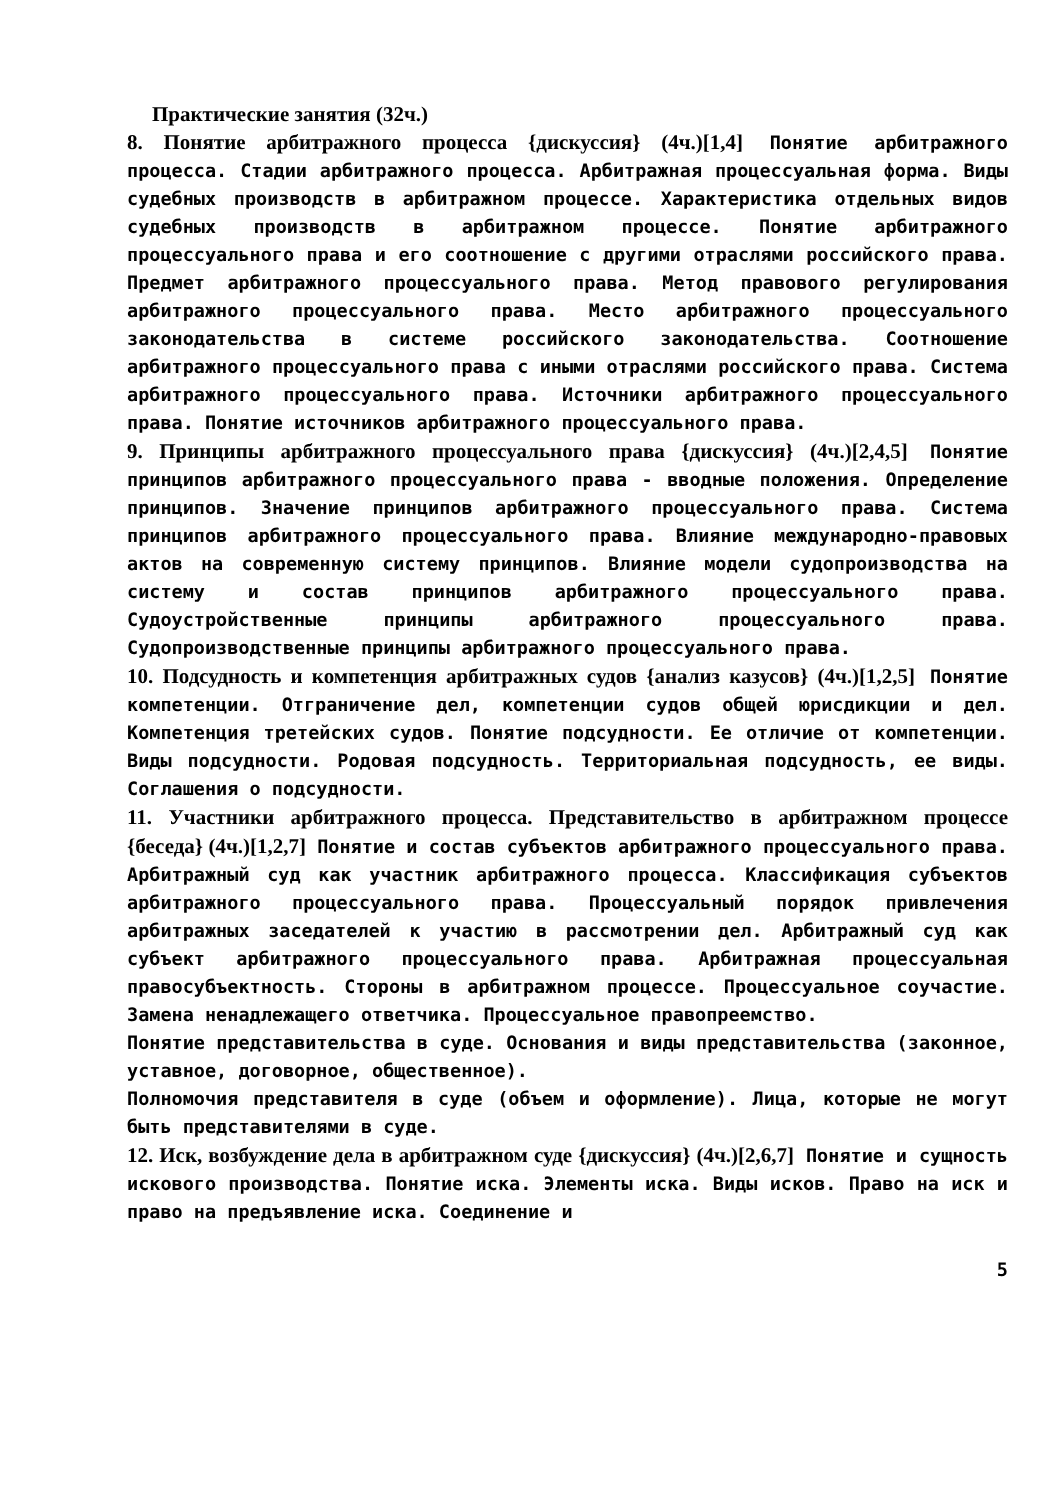Практические занятия (32ч.)
8. Понятие арбитражного процесса {дискуссия} (4ч.)[1,4] Понятие арбитражного процесса. Стадии арбитражного процесса. Арбитражная процессуальная форма. Виды судебных производств в арбитражном процессе. Характеристика отдельных видов судебных производств в арбитражном процессе. Понятие арбитражного процессуального права и его соотношение с другими отраслями российского права. Предмет арбитражного процессуального права. Метод правового регулирования арбитражного процессуального права. Место арбитражного процессуального законодательства в системе российского законодательства. Соотношение арбитражного процессуального права с иными отраслями российского права. Система арбитражного процессуального права. Источники арбитражного процессуального права. Понятие источников арбитражного процессуального права.
9. Принципы арбитражного процессуального права {дискуссия} (4ч.)[2,4,5] Понятие принципов арбитражного процессуального права - вводные положения. Определение принципов. Значение принципов арбитражного процессуального права. Система принципов арбитражного процессуального права. Влияние международно-правовых актов на современную систему принципов. Влияние модели судопроизводства на систему и состав принципов арбитражного процессуального права. Судоустройственные принципы арбитражного процессуального права. Судопроизводственные принципы арбитражного процессуального права.
10. Подсудность и компетенция арбитражных судов {анализ казусов} (4ч.)[1,2,5] Понятие компетенции. Отграничение дел, компетенции судов общей юрисдикции и дел. Компетенция третейских судов. Понятие подсудности. Ее отличие от компетенции. Виды подсудности. Родовая подсудность. Территориальная подсудность, ее виды. Соглашения о подсудности.
11. Участники арбитражного процесса. Представительство в арбитражном процессе {беседа} (4ч.)[1,2,7] Понятие и состав субъектов арбитражного процессуального права. Арбитражный суд как участник арбитражного процесса. Классификация субъектов арбитражного процессуального права. Процессуальный порядок привлечения арбитражных заседателей к участию в рассмотрении дел. Арбитражный суд как субъект арбитражного процессуального права. Арбитражная процессуальная правосубъектность. Стороны в арбитражном процессе. Процессуальное соучастие. Замена ненадлежащего ответчика. Процессуальное правопреемство.
Понятие представительства в суде. Основания и виды представительства (законное, уставное, договорное, общественное).
Полномочия представителя в суде (объем и оформление). Лица, которые не могут быть представителями в суде.
12. Иск, возбуждение дела в арбитражном суде {дискуссия} (4ч.)[2,6,7] Понятие и сущность искового производства. Понятие иска. Элементы иска. Виды исков. Право на иск и право на предъявление иска. Соединение и
5